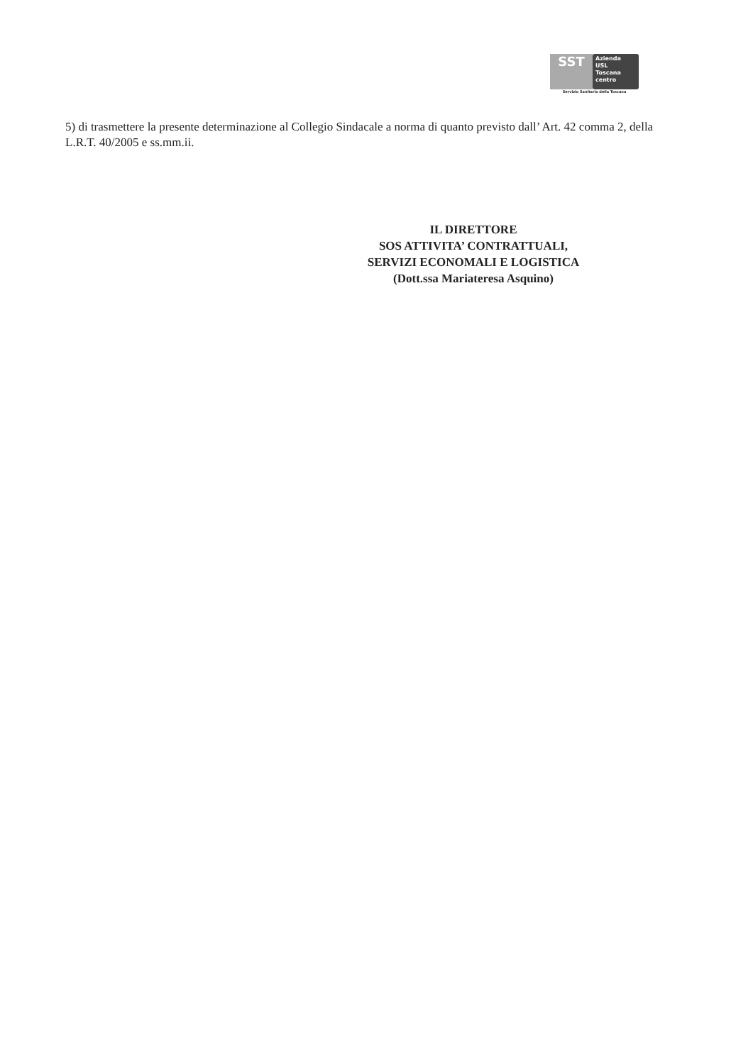SST
Azienda
USL
Toscana
centro
Servizio Sanitario della Toscana
5) di trasmettere la presente determinazione al Collegio Sindacale a norma di quanto previsto dall’ Art. 42 comma 2, della L.R.T. 40/2005 e ss.mm.ii.
IL DIRETTORE
SOS ATTIVITA’ CONTRATTUALI,
SERVIZI ECONOMALI E LOGISTICA
(Dott.ssa Mariateresa Asquino)